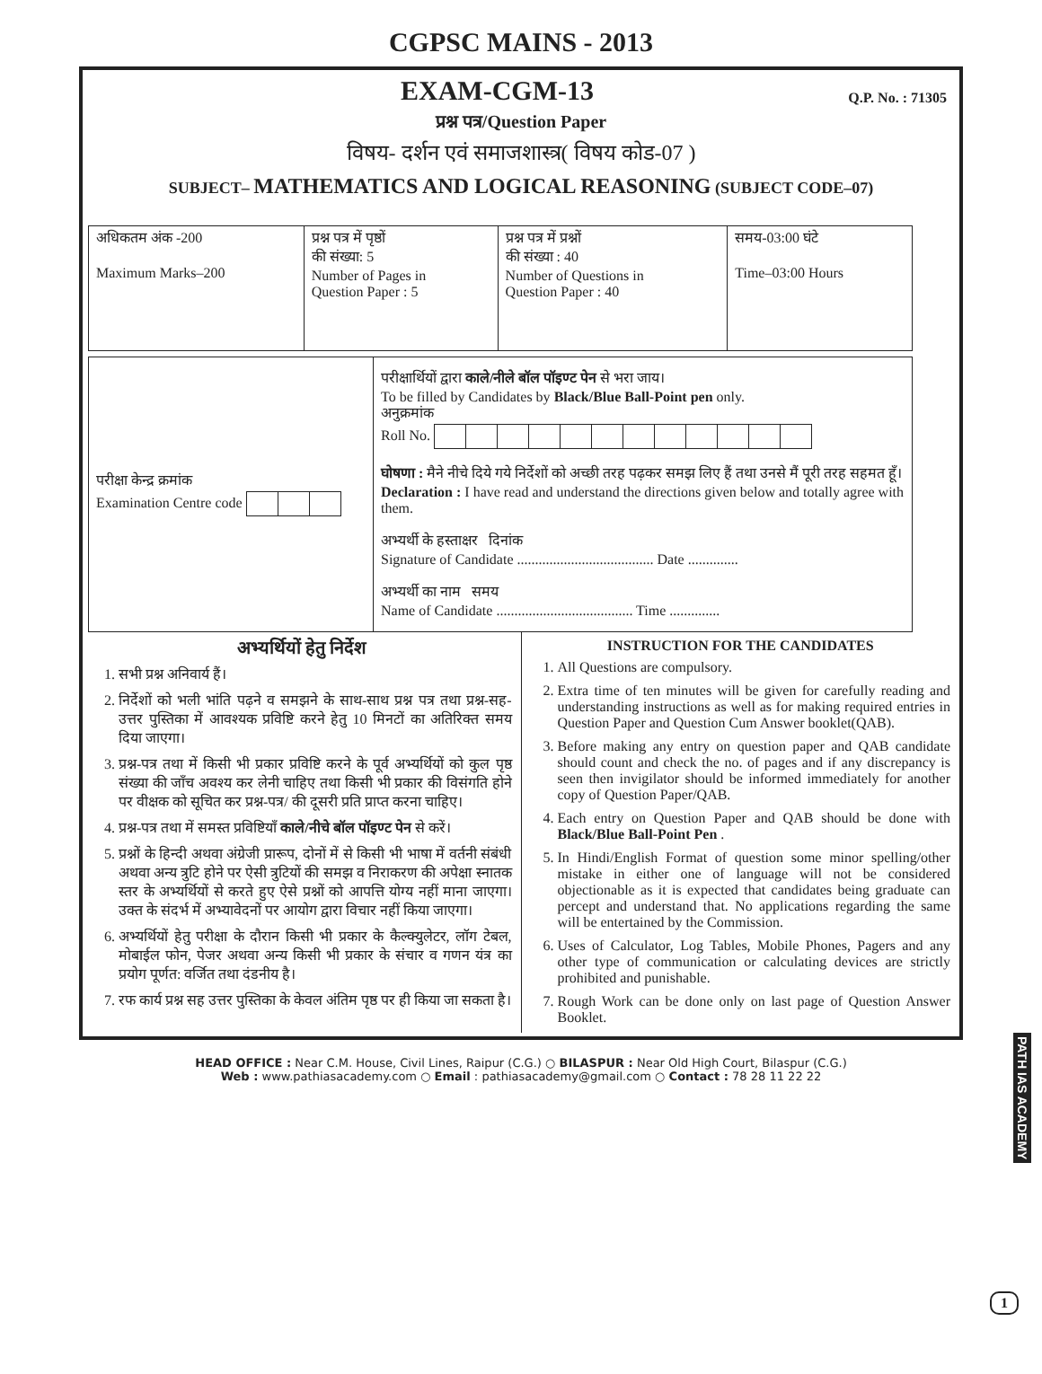CGPSC MAINS - 2013
EXAM-CGM-13
Q.P. No. : 71305
प्रश्न पत्र/Question Paper
विषय- दर्शन एवं समाजशास्त्र( विषय कोड-07 )
SUBJECT– MATHEMATICS AND LOGICAL REASONING (SUBJECT CODE–07)
| अधिकतम अंक -200 Maximum Marks–200 | प्रश्न पत्र में पृष्ठों की संख्या: 5 Number of Pages in Question Paper : 5 | प्रश्न पत्र में प्रश्नों की संख्या : 40 Number of Questions in Question Paper : 40 | समय-03:00 घंटे Time–03:00 Hours |
| परीक्षा केन्द्र क्रमांक Examination Centre code | परीक्षार्थियों द्वारा काले/नीले बॉल पॉइण्ट पेन से भरा जाय। To be filled by Candidates by Black/Blue Ball-Point pen only. अनुक्रमांक Roll No. घोषणा : मैने नीचे दिये गये निर्देशों को अच्छी तरह पढ़कर समझ लिए हैं तथा उनसे मैं पूरी तरह सहमत हूँ। Declaration : I have read and understand the directions given below and totally agree with them. अभ्यर्थी के हस्ताक्षर दिनांक Signature of Candidate ...................................... Date .............. अभ्यर्थी का नाम समय Name of Candidate ...................................... Time .............. |
अभ्यर्थियों हेतु निर्देश
1. सभी प्रश्न अनिवार्य हैं।
2. निर्देशों को भली भांति पढ़ने व समझने के साथ-साथ प्रश्न पत्र तथा प्रश्न-सह-उत्तर पुस्तिका में आवश्यक प्रविष्टि करने हेतु 10 मिनटों का अतिरिक्त समय दिया जाएगा।
3. प्रश्न-पत्र तथा में किसी भी प्रकार प्रविष्टि करने के पूर्व अभ्यर्थियों को कुल पृष्ठ संख्या की जाँच अवश्य कर लेनी चाहिए तथा किसी भी प्रकार की विसंगति होने पर वीक्षक को सूचित कर प्रश्न-पत्र/ की दूसरी प्रति प्राप्त करना चाहिए।
4. प्रश्न-पत्र तथा में समस्त प्रविष्टियाँ काले/नीचे बॉल पॉइण्ट पेन से करें।
5. प्रश्नों के हिन्दी अथवा अंग्रेजी प्रारूप, दोनों में से किसी भी भाषा में वर्तनी संबंधी अथवा अन्य त्रुटि होने पर ऐसी त्रुटियों की समझ व निराकरण की अपेक्षा स्नातक स्तर के अभ्यर्थियों से करते हुए ऐसे प्रश्नों को आपत्ति योग्य नहीं माना जाएगा। उक्त के संदर्भ में अभ्यावेदनों पर आयोग द्वारा विचार नहीं किया जाएगा।
6. अभ्यर्थियों हेतु परीक्षा के दौरान किसी भी प्रकार के कैल्क्युलेटर, लॉग टेबल, मोबाईल फोन, पेजर अथवा अन्य किसी भी प्रकार के संचार व गणन यंत्र का प्रयोग पूर्णत: वर्जित तथा दंडनीय है।
7. रफ कार्य प्रश्न सह उत्तर पुस्तिका के केवल अंतिम पृष्ठ पर ही किया जा सकता है।
INSTRUCTION FOR THE CANDIDATES
1. All Questions are compulsory.
2. Extra time of ten minutes will be given for carefully reading and understanding instructions as well as for making required entries in Question Paper and Question Cum Answer booklet(QAB).
3. Before making any entry on question paper and QAB candidate should count and check the no. of pages and if any discrepancy is seen then invigilator should be informed immediately for another copy of Question Paper/QAB.
4. Each entry on Question Paper and QAB should be done with Black/Blue Ball-Point Pen .
5. In Hindi/English Format of question some minor spelling/other mistake in either one of language will not be considered objectionable as it is expected that candidates being graduate can percept and understand that. No applications regarding the same will be entertained by the Commission.
6. Uses of Calculator, Log Tables, Mobile Phones, Pagers and any other type of communication or calculating devices are strictly prohibited and punishable.
7. Rough Work can be done only on last page of Question Answer Booklet.
HEAD OFFICE : Near C.M. House, Civil Lines, Raipur (C.G.) ○ BILASPUR : Near Old High Court, Bilaspur (C.G.)
Web : www.pathiasacademy.com ○ Email : pathiasacademy@gmail.com ○ Contact : 78 28 11 22 22
PATH IAS ACADEMY
1